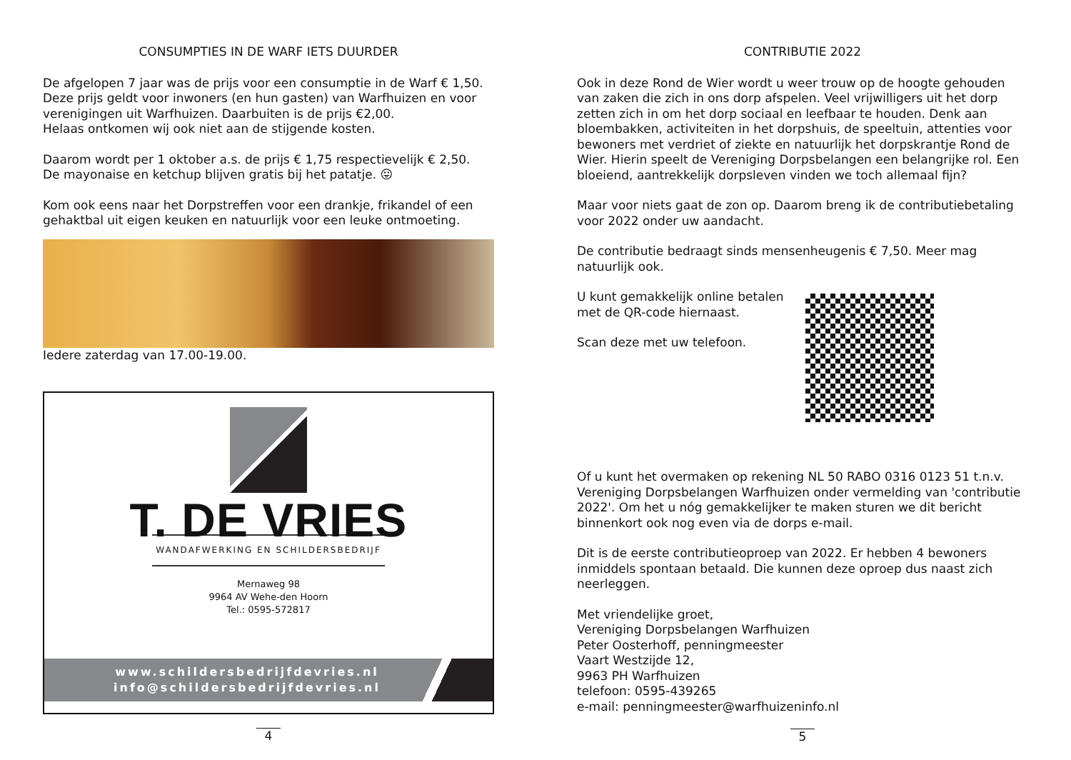CONSUMPTIES IN DE WARF IETS DUURDER
De afgelopen 7 jaar was de prijs voor een consumptie in de Warf € 1,50.
Deze prijs geldt voor inwoners (en hun gasten) van Warfhuizen en voor verenigingen uit Warfhuizen. Daarbuiten is de prijs €2,00.
Helaas ontkomen wij ook niet aan de stijgende kosten.
Daarom wordt per 1 oktober a.s. de prijs € 1,75 respectievelijk € 2,50.
De mayonaise en ketchup blijven gratis bij het patatje. 😛
Kom ook eens naar het Dorpstreffen voor een drankje, frikandel of een gehaktbal uit eigen keuken en natuurlijk voor een leuke ontmoeting.
Iedere zaterdag van 17.00-19.00.
T. DE VRIES
WANDAFWERKING EN SCHILDERSBEDRIJF
Mernaweg 98
9964 AV Wehe-den Hoorn
Tel.: 0595-572817
www.schildersbedrijfdevries.nl
info@schildersbedrijfdevries.nl
4
CONTRIBUTIE 2022
Ook in deze Rond de Wier wordt u weer trouw op de hoogte gehouden van zaken die zich in ons dorp afspelen. Veel vrijwilligers uit het dorp zetten zich in om het dorp sociaal en leefbaar te houden. Denk aan bloembakken, activiteiten in het dorpshuis, de speeltuin, attenties voor bewoners met verdriet of ziekte en natuurlijk het dorpskrantje Rond de Wier. Hierin speelt de Vereniging Dorpsbelangen een belangrijke rol. Een bloeiend, aantrekkelijk dorpsleven vinden we toch allemaal fijn?
Maar voor niets gaat de zon op. Daarom breng ik de contributiebetaling voor 2022 onder uw aandacht.
De contributie bedraagt sinds mensenheugenis € 7,50. Meer mag natuurlijk ook.
U kunt gemakkelijk online betalen
met de QR-code hiernaast.
Scan deze met uw telefoon.
Of u kunt het overmaken op rekening NL 50 RABO 0316 0123 51 t.n.v. Vereniging Dorpsbelangen Warfhuizen onder vermelding van 'contributie 2022'. Om het u nóg gemakkelijker te maken sturen we dit bericht binnenkort ook nog even via de dorps e-mail.
Dit is de eerste contributieoproep van 2022. Er hebben 4 bewoners inmiddels spontaan betaald. Die kunnen deze oproep dus naast zich neerleggen.
Met vriendelijke groet,
Vereniging Dorpsbelangen Warfhuizen
Peter Oosterhoff, penningmeester
Vaart Westzijde 12,
9963 PH Warfhuizen
telefoon: 0595-439265
e-mail: penningmeester@warfhuizeninfo.nl
5